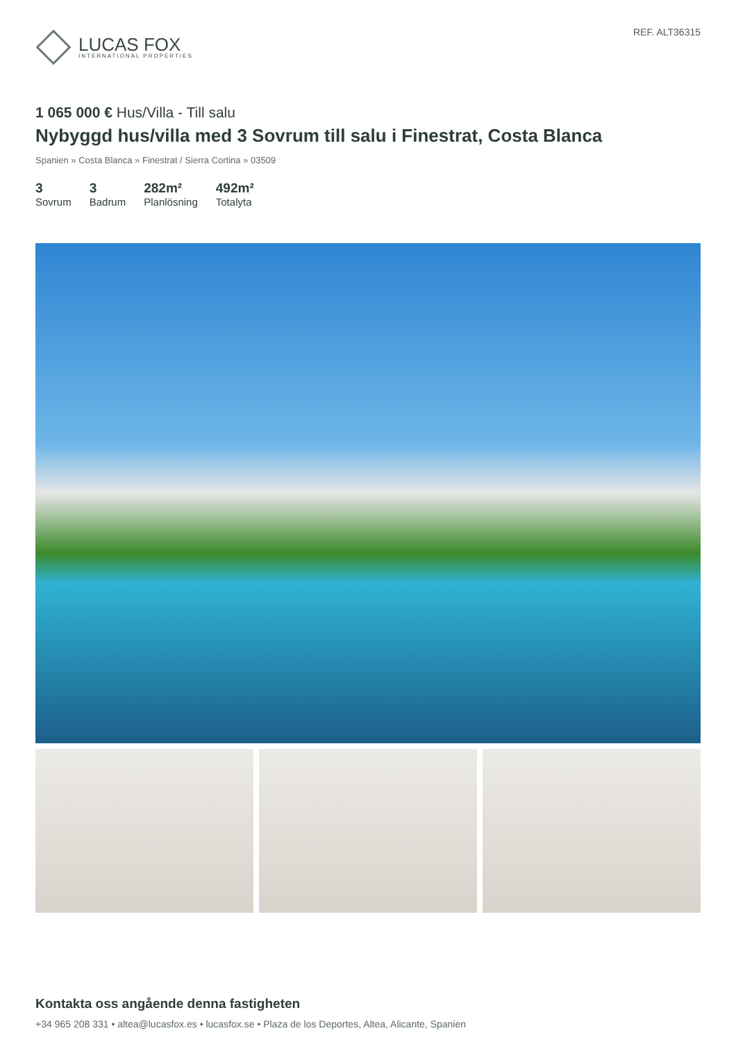LUCAS FOX
INTERNATIONAL PROPERTIES
REF. ALT36315
1 065 000 € Hus/Villa - Till salu
Nybyggd hus/villa med 3 Sovrum till salu i Finestrat, Costa Blanca
Spanien » Costa Blanca » Finestrat / Sierra Cortina » 03509
3
Sovrum
3
Badrum
282m²
Planlösning
492m²
Totalyta
Kontakta oss angående denna fastigheten
+34 965 208 331 • altea@lucasfox.es • lucasfox.se • Plaza de los Deportes, Altea, Alicante, Spanien